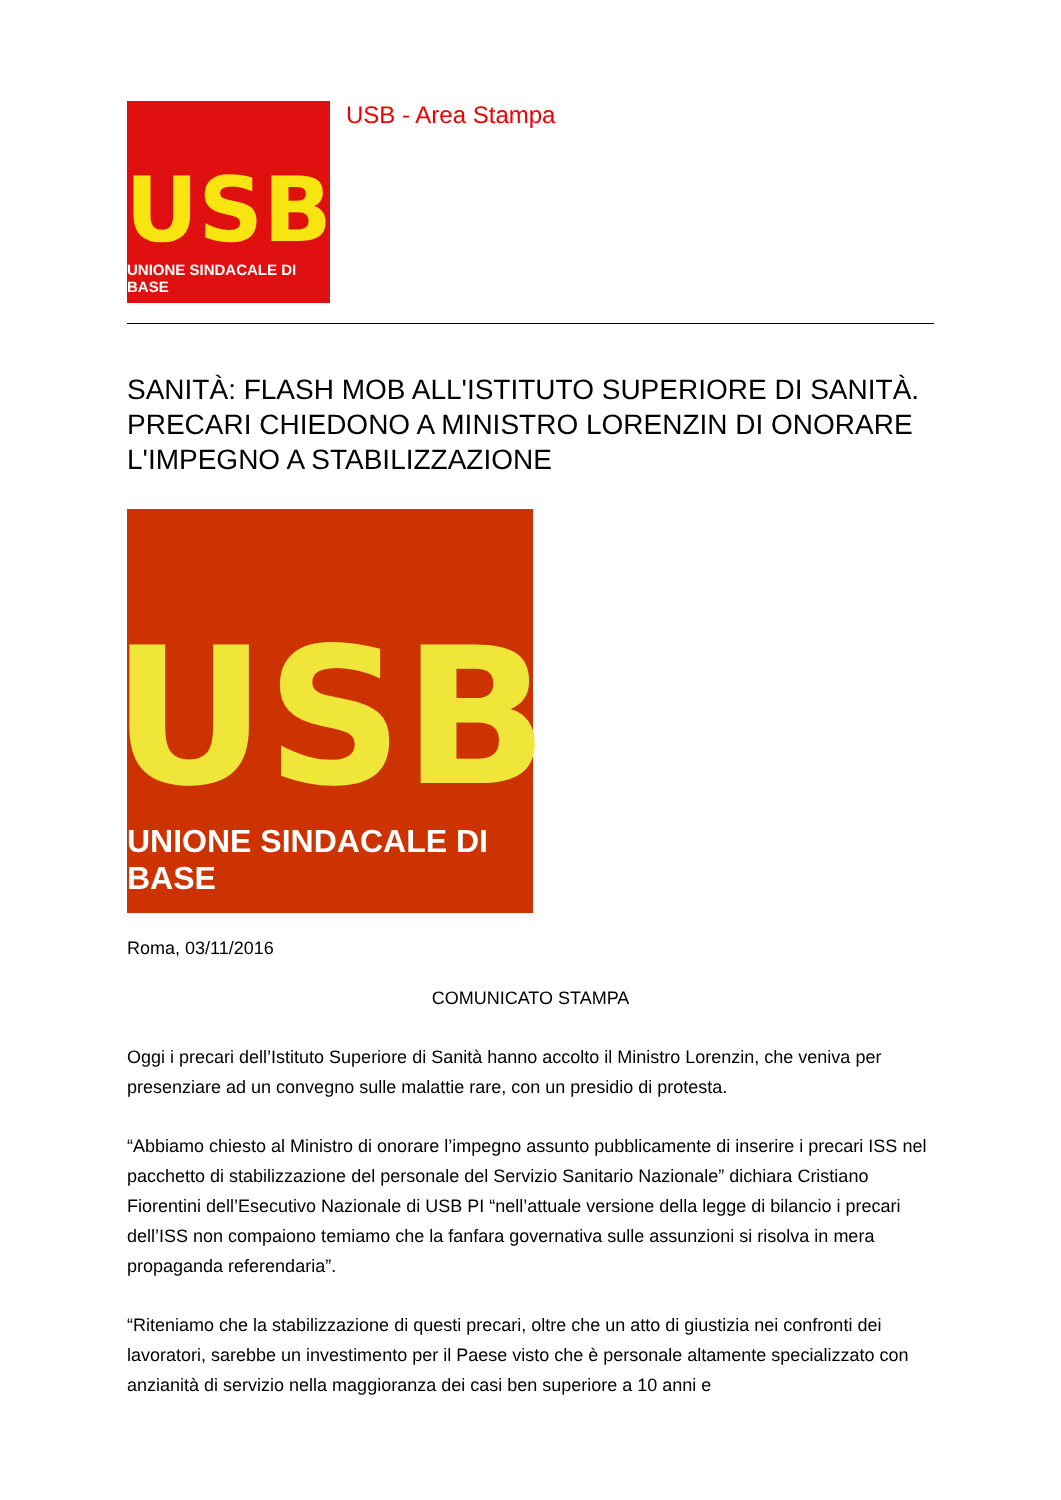USB
UNIONE SINDACALE DI BASE
USB - Area Stampa
SANITÀ: FLASH MOB ALL'ISTITUTO SUPERIORE DI SANITÀ. PRECARI CHIEDONO A MINISTRO LORENZIN DI ONORARE L'IMPEGNO A STABILIZZAZIONE
USB
UNIONE SINDACALE DI BASE
Roma, 03/11/2016
COMUNICATO STAMPA
Oggi i precari dell’Istituto Superiore di Sanità hanno accolto il Ministro Lorenzin, che veniva per presenziare ad un convegno sulle malattie rare, con un presidio di protesta.
“Abbiamo chiesto al Ministro di onorare l’impegno assunto pubblicamente di inserire i precari ISS nel pacchetto di stabilizzazione del personale del Servizio Sanitario Nazionale” dichiara Cristiano Fiorentini dell’Esecutivo Nazionale di USB PI “nell’attuale versione della legge di bilancio i precari dell’ISS non compaiono temiamo che la fanfara governativa sulle assunzioni si risolva in mera propaganda referendaria”.
“Riteniamo che la stabilizzazione di questi precari, oltre che un atto di giustizia nei confronti dei lavoratori, sarebbe un investimento per il Paese visto che è personale altamente specializzato con anzianità di servizio nella maggioranza dei casi ben superiore a 10 anni e